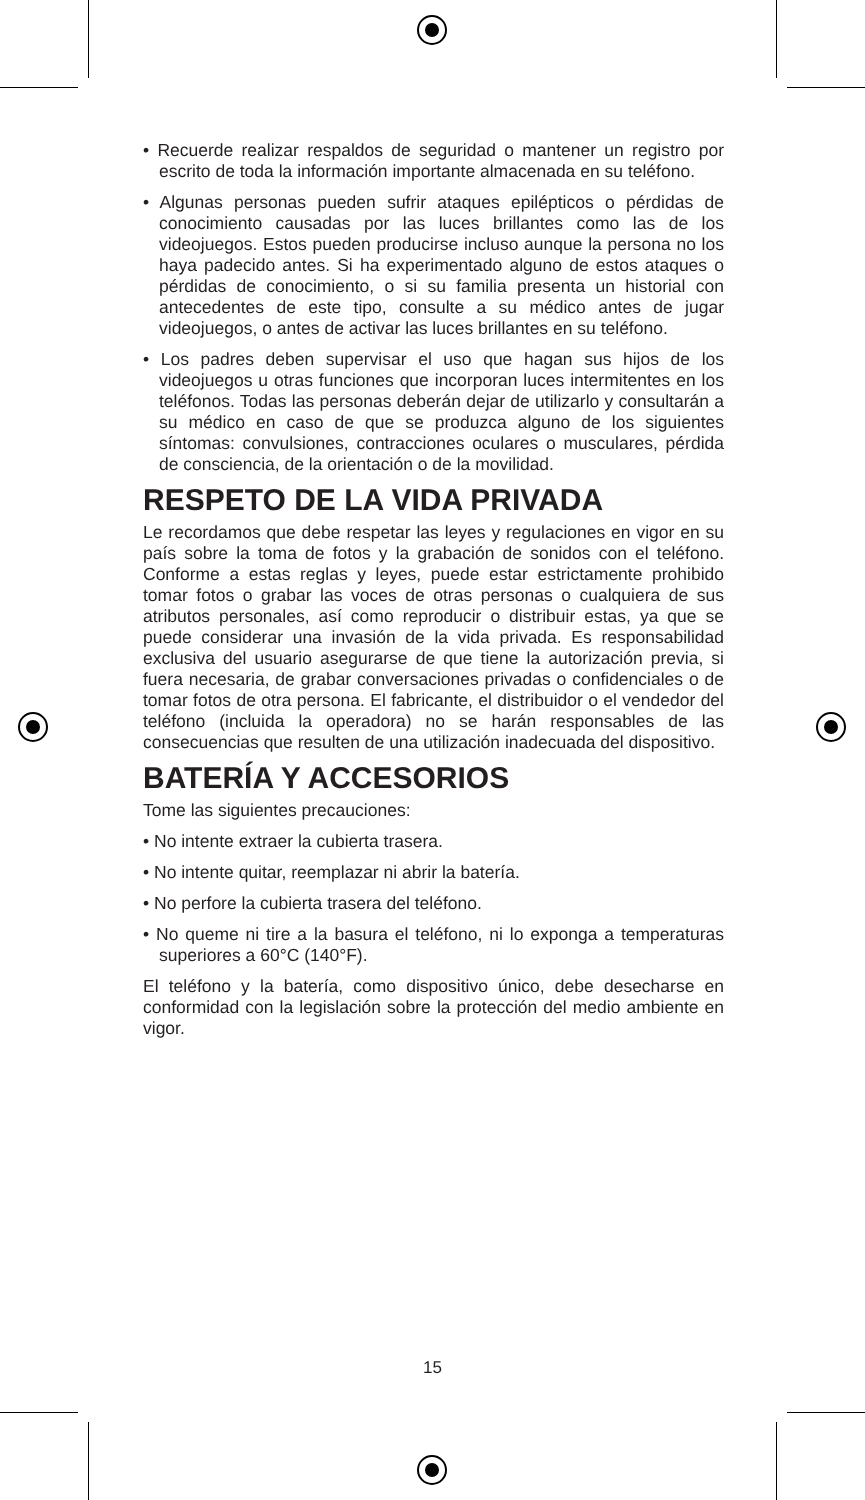• Recuerde realizar respaldos de seguridad o mantener un registro por escrito de toda la información importante almacenada en su teléfono.
• Algunas personas pueden sufrir ataques epilépticos o pérdidas de conocimiento causadas por las luces brillantes como las de los videojuegos. Estos pueden producirse incluso aunque la persona no los haya padecido antes. Si ha experimentado alguno de estos ataques o pérdidas de conocimiento, o si su familia presenta un historial con antecedentes de este tipo, consulte a su médico antes de jugar videojuegos, o antes de activar las luces brillantes en su teléfono.
• Los padres deben supervisar el uso que hagan sus hijos de los videojuegos u otras funciones que incorporan luces intermitentes en los teléfonos. Todas las personas deberán dejar de utilizarlo y consultarán a su médico en caso de que se produzca alguno de los siguientes síntomas: convulsiones, contracciones oculares o musculares, pérdida de consciencia, de la orientación o de la movilidad.
RESPETO DE LA VIDA PRIVADA
Le recordamos que debe respetar las leyes y regulaciones en vigor en su país sobre la toma de fotos y la grabación de sonidos con el teléfono. Conforme a estas reglas y leyes, puede estar estrictamente prohibido tomar fotos o grabar las voces de otras personas o cualquiera de sus atributos personales, así como reproducir o distribuir estas, ya que se puede considerar una invasión de la vida privada. Es responsabilidad exclusiva del usuario asegurarse de que tiene la autorización previa, si fuera necesaria, de grabar conversaciones privadas o confidenciales o de tomar fotos de otra persona. El fabricante, el distribuidor o el vendedor del teléfono (incluida la operadora) no se harán responsables de las consecuencias que resulten de una utilización inadecuada del dispositivo.
BATERÍA Y ACCESORIOS
Tome las siguientes precauciones:
• No intente extraer la cubierta trasera.
• No intente quitar, reemplazar ni abrir la batería.
• No perfore la cubierta trasera del teléfono.
• No queme ni tire a la basura el teléfono, ni lo exponga a temperaturas superiores a 60°C (140°F).
El teléfono y la batería, como dispositivo único, debe desecharse en conformidad con la legislación sobre la protección del medio ambiente en vigor.
15